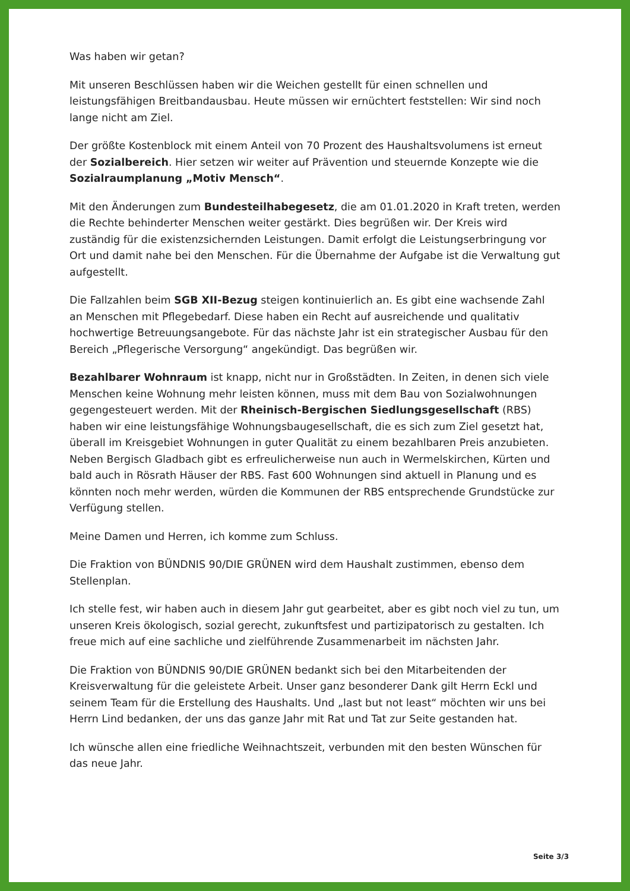Was haben wir getan?
Mit unseren Beschlüssen haben wir die Weichen gestellt für einen schnellen und leistungsfähigen Breitbandausbau. Heute müssen wir ernüchtert feststellen: Wir sind noch lange nicht am Ziel.
Der größte Kostenblock mit einem Anteil von 70 Prozent des Haushaltsvolumens ist erneut der Sozialbereich. Hier setzen wir weiter auf Prävention und steuernde Konzepte wie die Sozialraumplanung „Motiv Mensch“.
Mit den Änderungen zum Bundesteilhabegesetz, die am 01.01.2020 in Kraft treten, werden die Rechte behinderter Menschen weiter gestärkt. Dies begrüßen wir. Der Kreis wird zuständig für die existenzsichernden Leistungen. Damit erfolgt die Leistungserbringung vor Ort und damit nahe bei den Menschen. Für die Übernahme der Aufgabe ist die Verwaltung gut aufgestellt.
Die Fallzahlen beim SGB XII-Bezug steigen kontinuierlich an. Es gibt eine wachsende Zahl an Menschen mit Pflegebedarf. Diese haben ein Recht auf ausreichende und qualitativ hochwertige Betreuungsangebote. Für das nächste Jahr ist ein strategischer Ausbau für den Bereich „Pflegerische Versorgung“ angekündigt. Das begrüßen wir.
Bezahlbarer Wohnraum ist knapp, nicht nur in Großstädten. In Zeiten, in denen sich viele Menschen keine Wohnung mehr leisten können, muss mit dem Bau von Sozialwohnungen gegengesteuert werden. Mit der Rheinisch-Bergischen Siedlungsgesellschaft (RBS) haben wir eine leistungsfähige Wohnungsbaugesellschaft, die es sich zum Ziel gesetzt hat, überall im Kreisgebiet Wohnungen in guter Qualität zu einem bezahlbaren Preis anzubieten. Neben Bergisch Gladbach gibt es erfreulicherweise nun auch in Wermelskirchen, Kürten und bald auch in Rösrath Häuser der RBS. Fast 600 Wohnungen sind aktuell in Planung und es könnten noch mehr werden, würden die Kommunen der RBS entsprechende Grundstücke zur Verfügung stellen.
Meine Damen und Herren, ich komme zum Schluss.
Die Fraktion von BÜNDNIS 90/DIE GRÜNEN wird dem Haushalt zustimmen, ebenso dem Stellenplan.
Ich stelle fest, wir haben auch in diesem Jahr gut gearbeitet, aber es gibt noch viel zu tun, um unseren Kreis ökologisch, sozial gerecht, zukunftsfest und partizipatorisch zu gestalten. Ich freue mich auf eine sachliche und zielführende Zusammenarbeit im nächsten Jahr.
Die Fraktion von BÜNDNIS 90/DIE GRÜNEN bedankt sich bei den Mitarbeitenden der Kreisverwaltung für die geleistete Arbeit. Unser ganz besonderer Dank gilt Herrn Eckl und seinem Team für die Erstellung des Haushalts. Und „last but not least“ möchten wir uns bei Herrn Lind bedanken, der uns das ganze Jahr mit Rat und Tat zur Seite gestanden hat.
Ich wünsche allen eine friedliche Weihnachtszeit, verbunden mit den besten Wünschen für das neue Jahr.
Seite 3/3